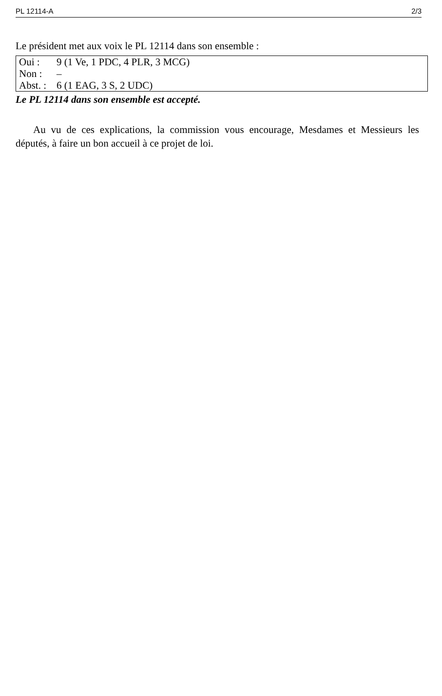PL 12114-A 2/3
Le président met aux voix le PL 12114 dans son ensemble :
| Oui : | 9 (1 Ve, 1 PDC, 4 PLR, 3 MCG) |
| Non : | – |
| Abst. : | 6 (1 EAG, 3 S, 2 UDC) |
Le PL 12114 dans son ensemble est accepté.
Au vu de ces explications, la commission vous encourage, Mesdames et Messieurs les députés, à faire un bon accueil à ce projet de loi.